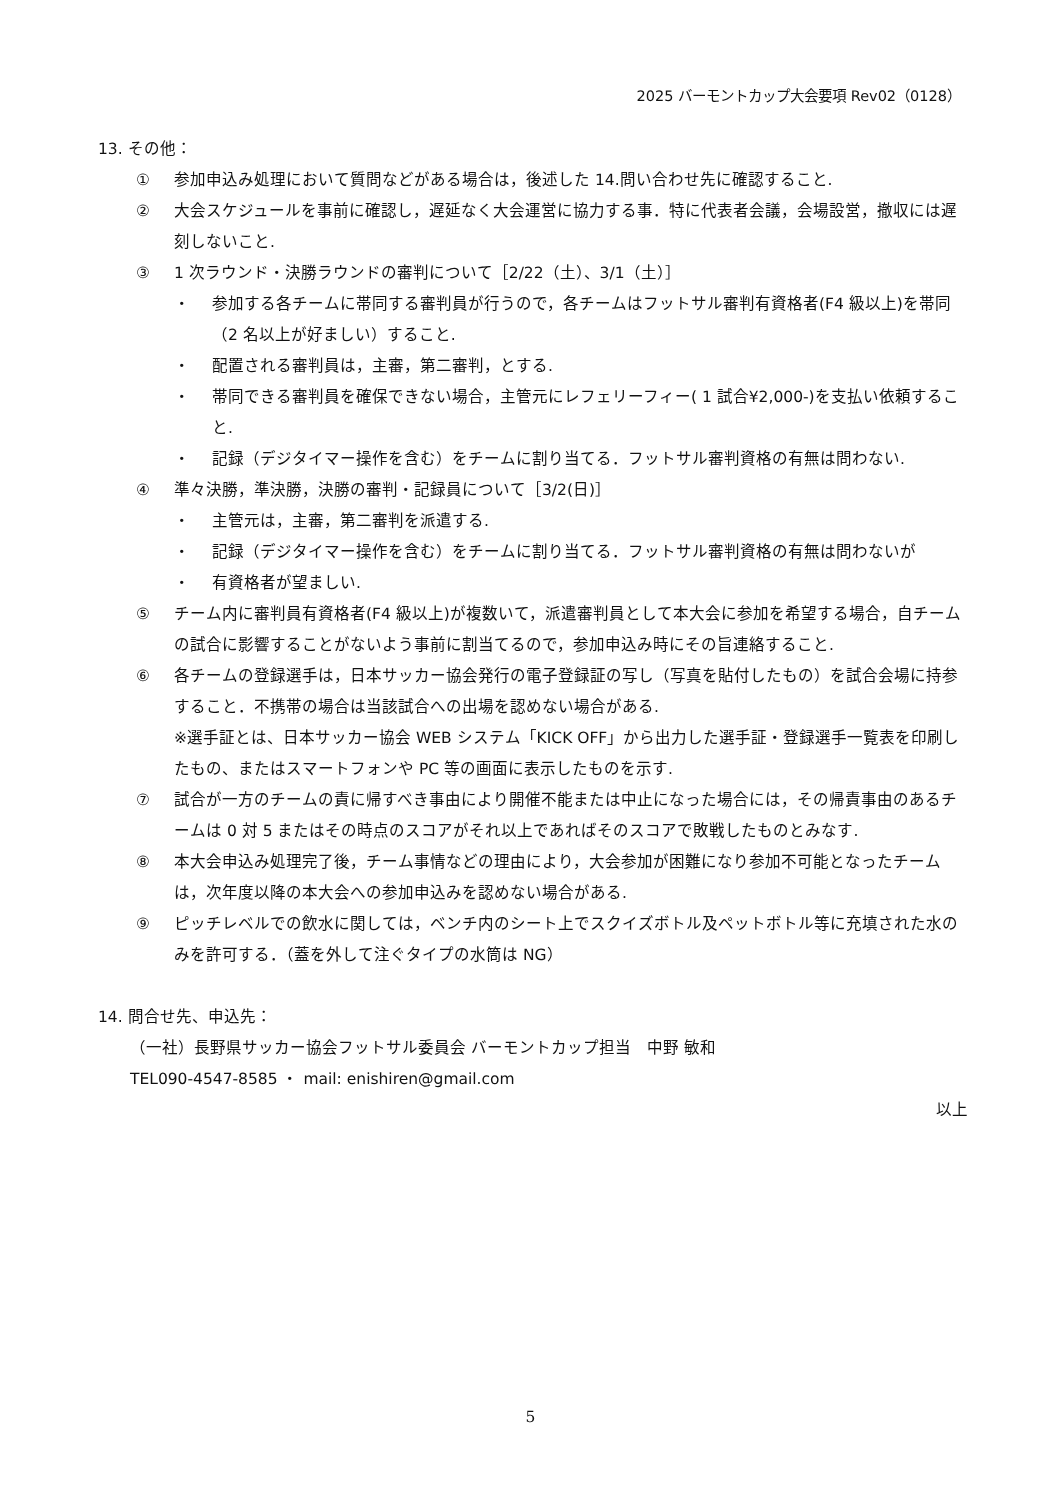2025 バーモントカップ大会要項 Rev02（0128）
13. その他：
① 参加申込み処理において質問などがある場合は，後述した 14.問い合わせ先に確認すること.
② 大会スケジュールを事前に確認し，遅延なく大会運営に協力する事．特に代表者会議，会場設営，撤収には遅刻しないこと.
③ 1 次ラウンド・決勝ラウンドの審判について［2/22（土）、3/1（土）］
・ 参加する各チームに帯同する審判員が行うので，各チームはフットサル審判有資格者(F4 級以上)を帯同（2 名以上が好ましい）すること.
・ 配置される審判員は，主審，第二審判，とする.
・ 帯同できる審判員を確保できない場合，主管元にレフェリーフィー( 1 試合¥2,000-)を支払い依頼すること.
・ 記録（デジタイマー操作を含む）をチームに割り当てる．フットサル審判資格の有無は問わない.
④ 準々決勝，準決勝，決勝の審判・記録員について［3/2(日)］
・ 主管元は，主審，第二審判を派遣する.
・ 記録（デジタイマー操作を含む）をチームに割り当てる．フットサル審判資格の有無は問わないが
・ 有資格者が望ましい.
⑤ チーム内に審判員有資格者(F4 級以上)が複数いて，派遣審判員として本大会に参加を希望する場合，自チームの試合に影響することがないよう事前に割当てるので，参加申込み時にその旨連絡すること.
⑥ 各チームの登録選手は，日本サッカー協会発行の電子登録証の写し（写真を貼付したもの）を試合会場に持参すること．不携帯の場合は当該試合への出場を認めない場合がある.
※選手証とは、日本サッカー協会 WEB システム「KICK OFF」から出力した選手証・登録選手一覧表を印刷したもの、またはスマートフォンや PC 等の画面に表示したものを示す.
⑦ 試合が一方のチームの責に帰すべき事由により開催不能または中止になった場合には，その帰責事由のあるチームは 0 対 5 またはその時点のスコアがそれ以上であればそのスコアで敗戦したものとみなす.
⑧ 本大会申込み処理完了後，チーム事情などの理由により，大会参加が困難になり参加不可能となったチームは，次年度以降の本大会への参加申込みを認めない場合がある.
⑨ ピッチレベルでの飲水に関しては，ベンチ内のシート上でスクイズボトル及ペットボトル等に充填された水のみを許可する．（蓋を外して注ぐタイプの水筒は NG）
14. 問合せ先、申込先：
（一社）長野県サッカー協会フットサル委員会 バーモントカップ担当　中野 敏和
TEL090-4547-8585 ・ mail: enishiren@gmail.com
以上
5